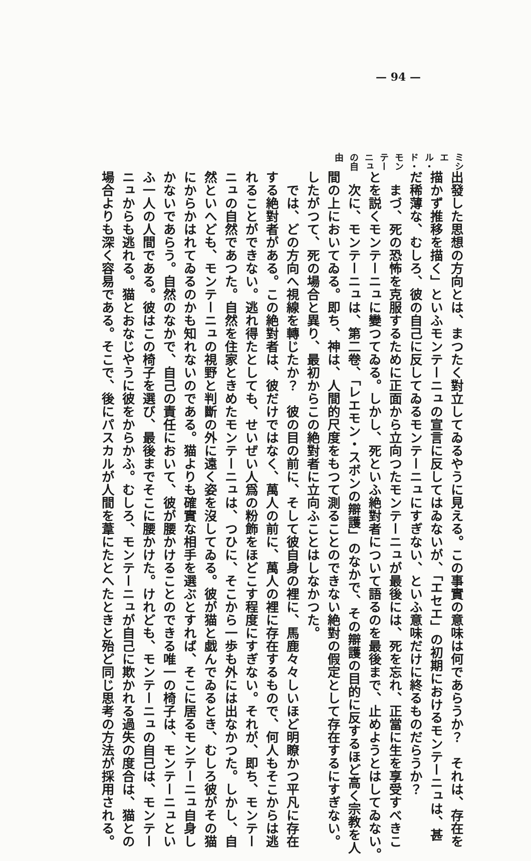— 94 —
ミシエル・ド・モンテーニュの自由
出發した思想の方向とは、まつたく對立してゐるやうに見える。この事實の意味は何であらうか？　それは、存在を
描かず推移を描く」といふモンテーニュの宣言に反してはゐないが、「エセエ」の初期におけるモンテーニュは、甚
だ稀薄な、むしろ、彼の自己に反してゐるモンテーニュにすぎない、といふ意味だけに終るものだらうか？
　まづ、死の恐怖を克服するために正面から立向つたモンテーニュが最後には、死を忘れ、正當に生を享受すべきこ
とを説くモンテーニュに變つてゐる。しかし、死といふ絶對者について語るのを最後まで、止めようとはしてゐない。
　次に、モンテーニュは、第二卷、「レエモン・スボンの辯護」のなかで、その辯護の目的に反するほど高く宗教を人
間の上においてゐる。即ち、神は、人間的尺度をもつて測ることのできない絶對の假定として存在するにすぎない。
したがつて、死の場合と異り、最初からこの絶對者に立向ふことはしなかつた。
　では、どの方向へ視線を轉じたか？　彼の目の前に、そして彼自身の裡に、馬鹿々々しいほど明瞭かつ平凡に存在
する絶對者がある。この絶對者は、彼だけではなく、萬人の前に、萬人の裡に存在するもので、何人もそこからは逃
れることができない。逃れ得たとしても、せいぜい人爲の粉飾をほどこす程度にすぎない。それが、即ち、モンテー
ニュの自然であつた。自然を住家ときめたモンテーニュは、つひに、そこから一歩も外には出なかつた。しかし、自
然といへども、モンテーニュの視野と判斷の外に遠く姿を沒してゐる。彼が猫と戯んでゐるとき、むしろ彼がその猫
にからかはれてゐるのかも知れないのである。猫よりも確實な相手を選ぶとすれば、そこに居るモンテーニュ自身し
かないであらう。自然のなかで、自己の責任において、彼が腰かけることのできる唯一の椅子は、モンテーニュとい
ふ一人の人間である。彼はこの椅子を選び、最後までそこに腰かけた。けれども、モンテーニュの自己は、モンテー
ニュからも逃れる。猫とおなじやうに彼をからかふ。むしろ、モンテーニュが自己に欺かれる過失の度合は、猫との
場合よりも深く容易である。そこで、後にパスカルが人間を葦にたとへたときと殆ど同じ思考の方法が採用される。